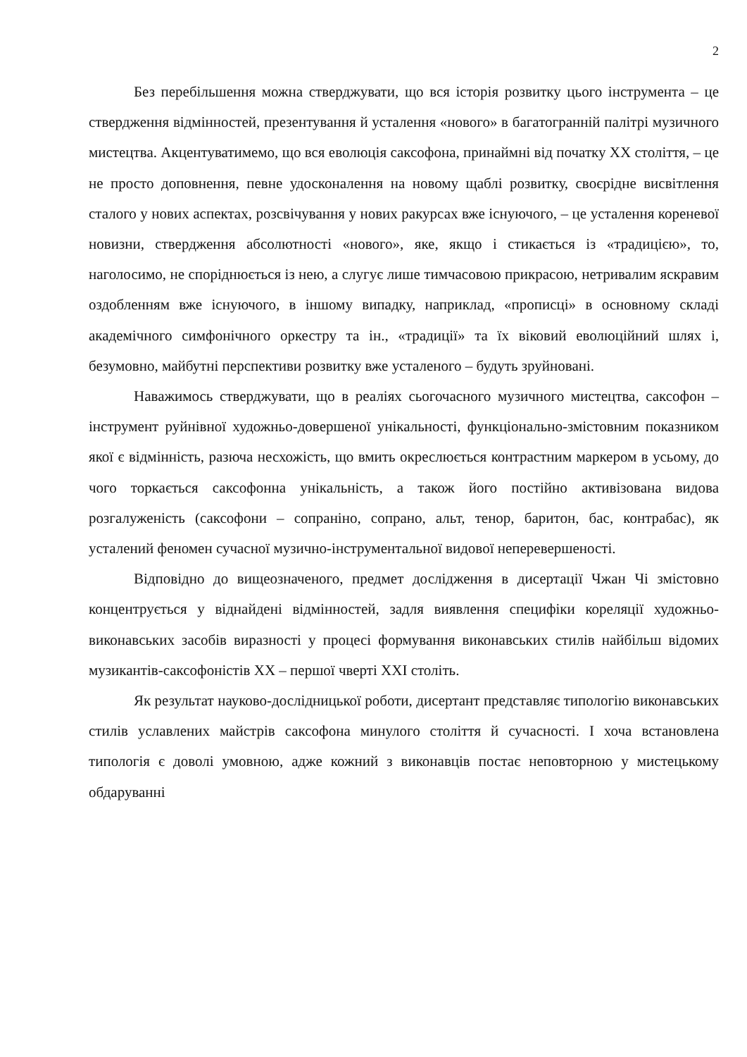2
Без перебільшення можна стверджувати, що вся історія розвитку цього інструмента – це ствердження відмінностей, презентування й усталення «нового» в багатогранній палітрі музичного мистецтва. Акцентуватимемо, що вся еволюція саксофона, принаймні від початку ХХ століття, – це не просто доповнення, певне удосконалення на новому щаблі розвитку, своєрідне висвітлення сталого у нових аспектах, розсвічування у нових ракурсах вже існуючого, – це усталення кореневої новизни, ствердження абсолютності «нового», яке, якщо і стикається із «традицією», то, наголосимо, не споріднюється із нею, а слугує лише тимчасовою прикрасою, нетривалим яскравим оздобленням вже існуючого, в іншому випадку, наприклад, «прописці» в основному складі академічного симфонічного оркестру та ін., «традиції» та їх віковий еволюційний шлях і, безумовно, майбутні перспективи розвитку вже усталеного – будуть зруйновані.
Наважимось стверджувати, що в реаліях сьогочасного музичного мистецтва, саксофон – інструмент руйнівної художньо-довершеної унікальності, функціонально-змістовним показником якої є відмінність, разюча несхожість, що вмить окреслюється контрастним маркером в усьому, до чого торкається саксофонна унікальність, а також його постійно активізована видова розгалуженість (саксофони – сопраніно, сопрано, альт, тенор, баритон, бас, контрабас), як усталений феномен сучасної музично-інструментальної видової неперевершеності.
Відповідно до вищеозначеного, предмет дослідження в дисертації Чжан Чі змістовно концентрується у віднайдені відмінностей, задля виявлення специфіки кореляції художньо-виконавських засобів виразності у процесі формування виконавських стилів найбільш відомих музикантів-саксофоністів ХХ – першої чверті ХХІ століть.
Як результат науково-дослідницької роботи, дисертант представляє типологію виконавських стилів уславлених майстрів саксофона минулого століття й сучасності. І хоча встановлена типологія є доволі умовною, адже кожний з виконавців постає неповторною у мистецькому обдаруванні